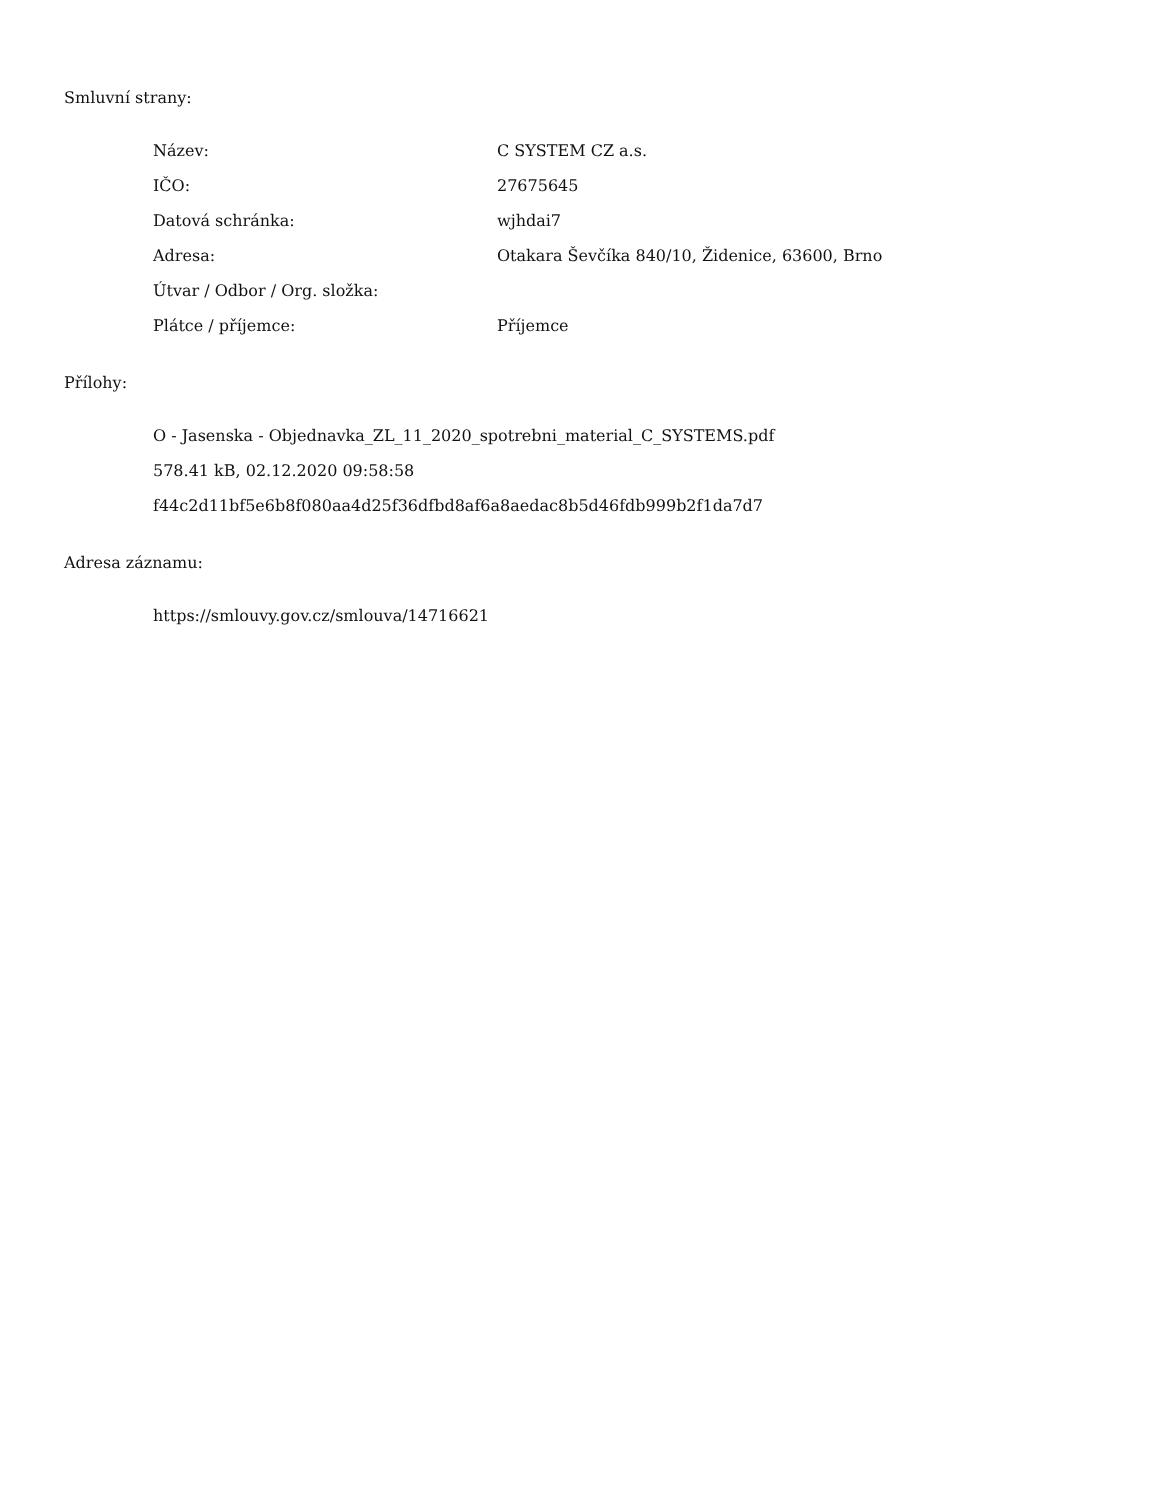Smluvní strany:
| Název: | C SYSTEM CZ a.s. |
| IČO: | 27675645 |
| Datová schránka: | wjhdai7 |
| Adresa: | Otakara Ševčíka 840/10, Židenice, 63600, Brno |
| Útvar / Odbor / Org. složka: | |
| Plátce / příjemce: | Příjemce |
Přílohy:
O - Jasenska - Objednavka_ZL_11_2020_spotrebni_material_C_SYSTEMS.pdf
578.41 kB, 02.12.2020 09:58:58
f44c2d11bf5e6b8f080aa4d25f36dfbd8af6a8aedac8b5d46fdb999b2f1da7d7
Adresa záznamu:
https://smlouvy.gov.cz/smlouva/14716621